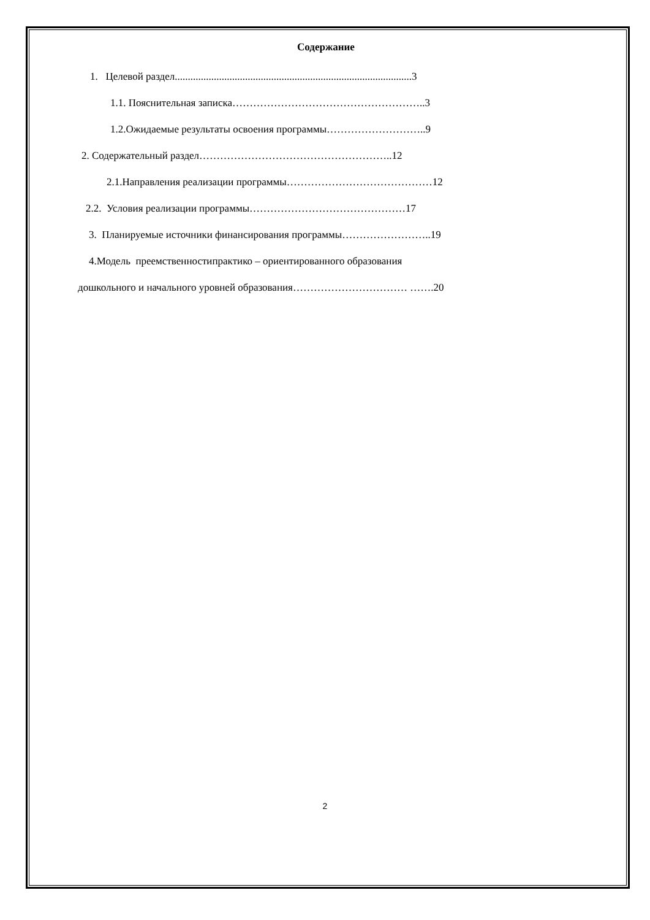Содержание
1. Целевой раздел...........................................................................................3
1.1. Пояснительная записка………………………………………………..3
1.2.Ожидаемые результаты освоения программы………………………..9
2. Содержательный раздел………………………………………………..12
2.1.Направления реализации программы……………………………………12
2.2. Условия реализации программы………………………………………17
3. Планируемые источники финансирования программы……………………..19
4.Модель преемственностипрактико – ориентированного образования
дошкольного и начального уровней образования…………………………… …….20
2